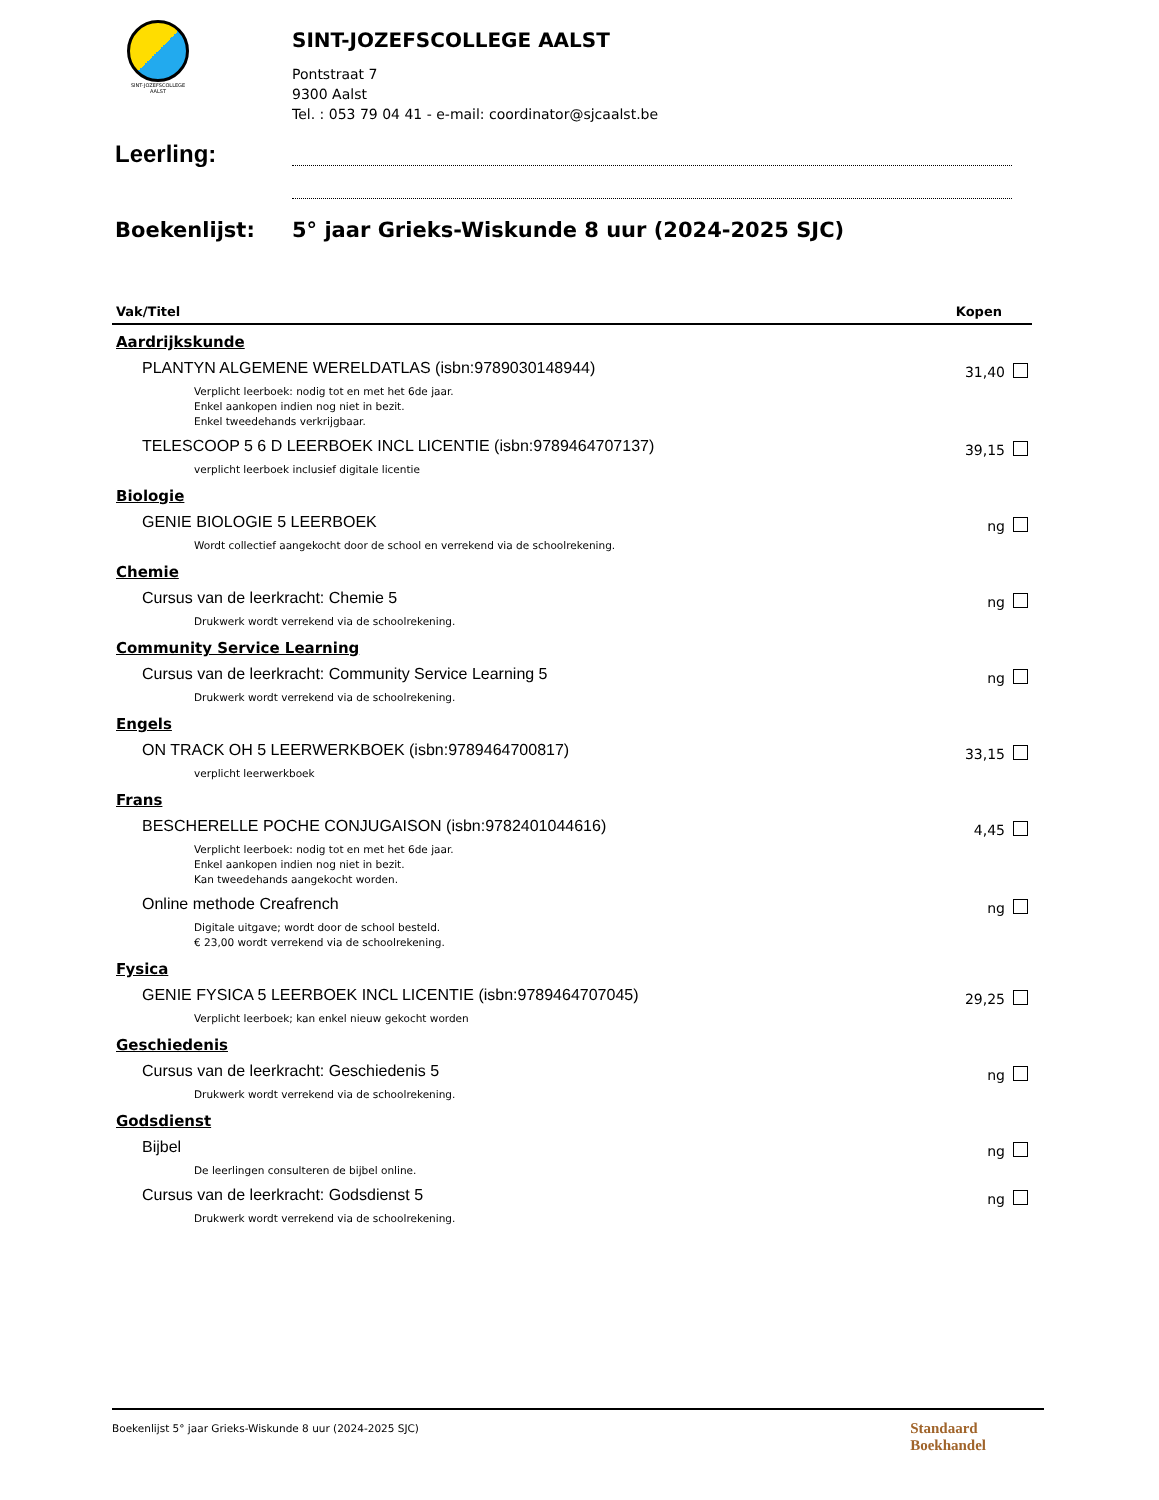SINT-JOZEFSCOLLEGE
AALST
SINT-JOZEFSCOLLEGE AALST
Pontstraat 7
9300 Aalst
Tel. : 053 79 04 41 - e-mail: coordinator@sjcaalst.be
Leerling:
Boekenlijst: 5° jaar Grieks-Wiskunde 8 uur (2024-2025 SJC)
| Vak/Titel | Kopen |
| --- | --- |
| Aardrijkskunde | |
| PLANTYN ALGEMENE WERELDATLAS (isbn:9789030148944) | 31,40 |
| Verplicht leerboek: nodig tot en met het 6de jaar. Enkel aankopen indien nog niet in bezit. Enkel tweedehands verkrijgbaar. | |
| TELESCOOP 5 6 D LEERBOEK INCL LICENTIE (isbn:9789464707137) | 39,15 |
| verplicht leerboek inclusief digitale licentie | |
| Biologie | |
| GENIE BIOLOGIE 5 LEERBOEK | ng |
| Wordt collectief aangekocht door de school en verrekend via de schoolrekening. | |
| Chemie | |
| Cursus van de leerkracht: Chemie 5 | ng |
| Drukwerk wordt verrekend via de schoolrekening. | |
| Community Service Learning | |
| Cursus van de leerkracht: Community Service Learning 5 | ng |
| Drukwerk wordt verrekend via de schoolrekening. | |
| Engels | |
| ON TRACK OH 5 LEERWERKBOEK (isbn:9789464700817) | 33,15 |
| verplicht leerwerkboek | |
| Frans | |
| BESCHERELLE POCHE CONJUGAISON (isbn:9782401044616) | 4,45 |
| Verplicht leerboek: nodig tot en met het 6de jaar. Enkel aankopen indien nog niet in bezit. Kan tweedehands aangekocht worden. | |
| Online methode Creafrench | ng |
| Digitale uitgave; wordt door de school besteld. € 23,00 wordt verrekend via de schoolrekening. | |
| Fysica | |
| GENIE FYSICA 5 LEERBOEK INCL LICENTIE (isbn:9789464707045) | 29,25 |
| Verplicht leerboek; kan enkel nieuw gekocht worden | |
| Geschiedenis | |
| Cursus van de leerkracht: Geschiedenis 5 | ng |
| Drukwerk wordt verrekend via de schoolrekening. | |
| Godsdienst | |
| Bijbel | ng |
| De leerlingen consulteren de bijbel online. | |
| Cursus van de leerkracht: Godsdienst 5 | ng |
| Drukwerk wordt verrekend via de schoolrekening. | |
Boekenlijst 5° jaar Grieks-Wiskunde 8 uur (2024-2025 SJC)
Standaard
Boekhandel